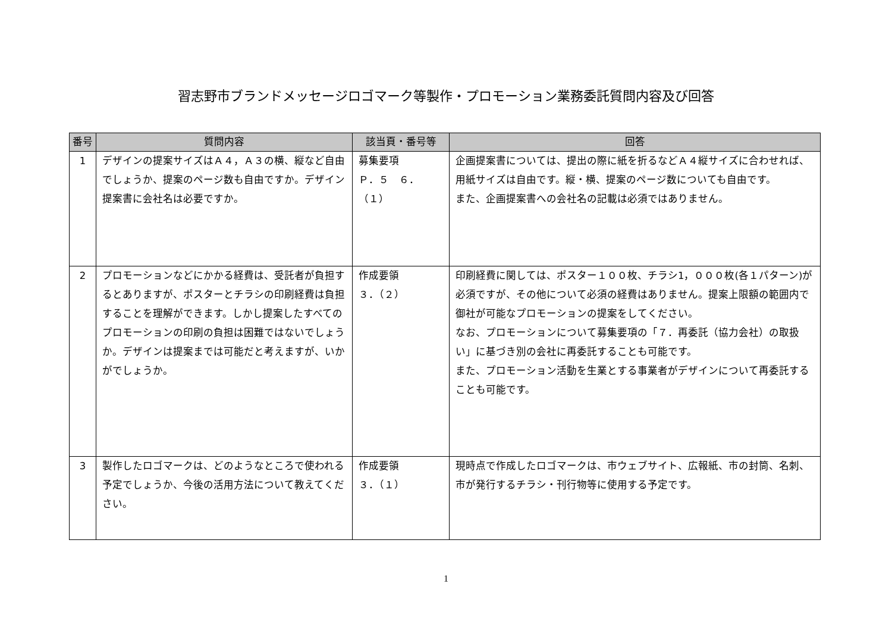習志野市ブランドメッセージロゴマーク等製作・プロモーション業務委託質問内容及び回答
| 番号 | 質問内容 | 該当頁・番号等 | 回答 |
| --- | --- | --- | --- |
| 1 | デザインの提案サイズはＡ４，Ａ３の横、縦など自由でしょうか、提案のページ数も自由ですか。デザイン提案書に会社名は必要ですか。 | 募集要項 Ｐ．５ ６．（１） | 企画提案書については、提出の際に紙を折るなどＡ４縦サイズに合わせれば、用紙サイズは自由です。縦・横、提案のページ数についても自由です。 また、企画提案書への会社名の記載は必須ではありません。 |
| 2 | プロモーションなどにかかる経費は、受託者が負担するとありますが、ポスターとチラシの印刷経費は負担することを理解ができます。しかし提案したすべてのプロモーションの印刷の負担は困難ではないでしょうか。デザインは提案までは可能だと考えますが、いかがでしょうか。 | 作成要領 ３．（２） | 印刷経費に関しては、ポスター１００枚、チラシ1，０００枚(各１パターン)が必須ですが、その他について必須の経費はありません。提案上限額の範囲内で御社が可能なプロモーションの提案をしてください。 なお、プロモーションについて募集要項の「７．再委託（協力会社）の取扱い」に基づき別の会社に再委託することも可能です。 また、プロモーション活動を生業とする事業者がデザインについて再委託することも可能です。 |
| 3 | 製作したロゴマークは、どのようなところで使われる予定でしょうか、今後の活用方法について教えてください。 | 作成要領 ３．（１） | 現時点で作成したロゴマークは、市ウェブサイト、広報紙、市の封筒、名刺、市が発行するチラシ・刊行物等に使用する予定です。 |
1